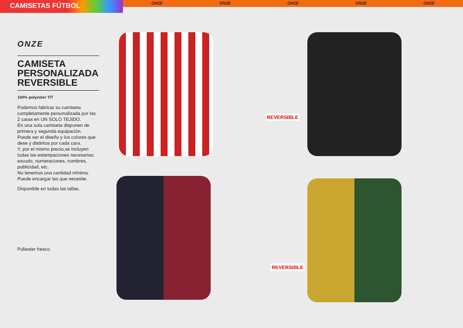CAMISETAS FÚTBOL
ONZE ONZE ONZE ONZE ONZE
ONZE
CAMISETA PERSONALIZADA REVERSIBLE
100% polyester T/T
Podemos fabricar su camiseta completamente personalizada por las 2 caras en UN SOLO TEJIDO.
En una sola camiseta disponen de primera y segunda equipación.
Puede ser el diseño y los colores que dese y distintos por cada cara.
Y, por el mismo precio,se incluyen todas las estampaciones necesarias: escudo, numeraciones, nombres, publicidad, etc.
No tenemos una cantidad mínima.
Puede encargar las que necesite.
Disponible en todas las tallas.
Poliester fresco
REVERSIBLE
REVERSIBLE